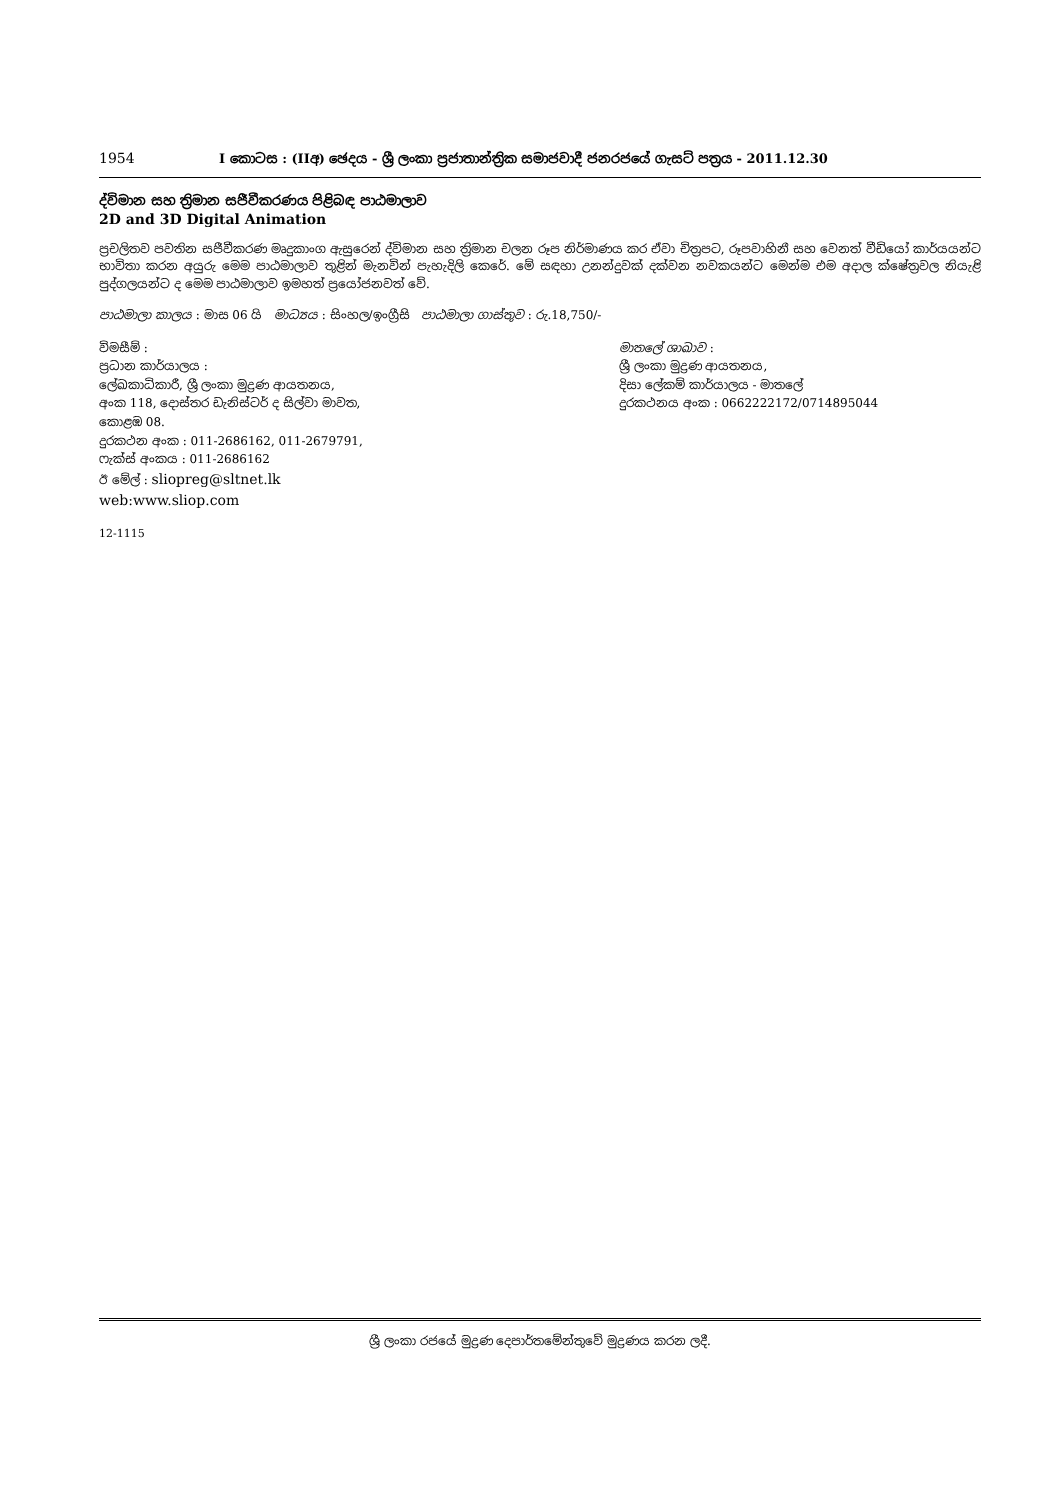1954 I කොටස : (IIඅ) ඡෙදය - ශ්‍රී ලංකා ප්‍රජාතාන්ත්‍රික සමාජවාදී ජනරජයේ ගැසට් පත්‍රය - 2011.12.30
ද්විමාන සහ ත්‍රිමාන සජීවීකරණය පිළිබඳ පාඨමාලාව
2D and 3D Digital Animation
ප්‍රචලිතව පවතින සජීවීකරණ මෘදුකාංග ඇසුරෙන් ද්විමාන සහ ත්‍රිමාන චලන රූප නිර්මාණය කර ඒවා චිත්‍රපට, රූපවාහිනී සහ වෙනත් වීඩියෝ කාර්යයන්ට භාවිතා කරන අයුරු මෙම පාඨමාලාව තුළින් මැනවින් පැහැදිලි කෙරේ. මේ සඳහා උනන්දුවක් දක්වන නවකයන්ට මෙන්ම එම අදාල ක්ෂේත්‍රවල නියැළි පුද්ගලයන්ට ද මෙම පාඨමාලාව ඉමහත් ප්‍රයෝජනවත් වේ.
පාඨමාලා කාලය : මාස 06 යි මාධ්‍යය : සිංහල/ඉංග්‍රීසි පාඨමාලා ගාස්තුව : රු.18,750/-
විමසීම් :
ප්‍රධාන කාර්යාලය :
ලේඛකාධිකාරී, ශ්‍රී ලංකා මුද්‍රණ ආයතනය,
අංක 118, දොස්තර ඩැනිස්ටර් ද සිල්වා මාවත,
කොළඹ 08.
දුරකථන අංක : 011-2686162, 011-2679791,
ෆැක්ස් අංකය : 011-2686162
ඊ මේල් : sliopreg@sltnet.lk
web:www.sliop.com
මාතලේ ශාඛාව :
ශ්‍රී ලංකා මුද්‍රණ ආයතනය,
දිසා ලේකම් කාර්යාලය - මාතලේ
දුරකථනය අංක : 0662222172/0714895044
12-1115
ශ්‍රී ලංකා රජයේ මුද්‍රණ දෙපාර්තමේන්තුවේ මුද්‍රණය කරන ලදී.